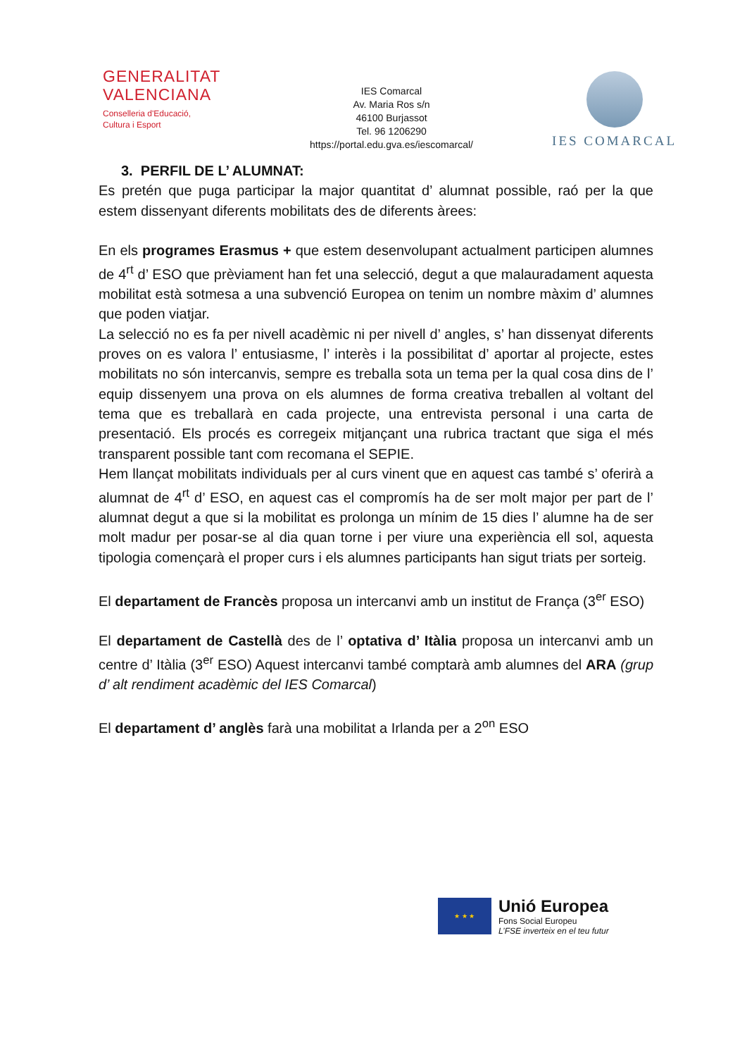GENERALITAT
VALENCIANA
Conselleria d'Educació,
Cultura i Esport
IES Comarcal
Av. Maria Ros s/n
46100 Burjassot
Tel. 96 1206290
https://portal.edu.gva.es/iescomarcal/
IES COMARCAL
3. PERFIL DE L’ ALUMNAT:
Es pretén que puga participar la major quantitat d’ alumnat possible, raó per la que estem dissenyant diferents mobilitats des de diferents àrees:
En els programes Erasmus + que estem desenvolupant actualment participen alumnes de 4<sup>rt</sup> d’ ESO que prèviament han fet una selecció, degut a que malauradament aquesta mobilitat està sotmesa a una subvenció Europea on tenim un nombre màxim d’ alumnes que poden viatjar.
La selecció no es fa per nivell acadèmic ni per nivell d’ angles, s’ han dissenyat diferents proves on es valora l’ entusiasme, l’ interès i la possibilitat d’ aportar al projecte, estes mobilitats no són intercanvis, sempre es treballa sota un tema per la qual cosa dins de l’ equip dissenyem una prova on els alumnes de forma creativa treballen al voltant del tema que es treballarà en cada projecte, una entrevista personal i una carta de presentació. Els procés es corregeix mitjançant una rubrica tractant que siga el més transparent possible tant com recomana el SEPIE.
Hem llançat mobilitats individuals per al curs vinent que en aquest cas també s’ oferirà a alumnat de 4<sup>rt</sup> d’ ESO, en aquest cas el compromís ha de ser molt major per part de l’ alumnat degut a que si la mobilitat es prolonga un mínim de 15 dies l’ alumne ha de ser molt madur per posar-se al dia quan torne i per viure una experiència ell sol, aquesta tipologia començarà el proper curs i els alumnes participants han sigut triats per sorteig.
El departament de Francès proposa un intercanvi amb un institut de França (3<sup>er</sup> ESO)
El departament de Castellà des de l’ optativa d’ Itàlia proposa un intercanvi amb un centre d’ Itàlia (3<sup>er</sup> ESO) Aquest intercanvi també comptarà amb alumnes del ARA (grup d’ alt rendiment acadèmic del IES Comarcal)
El departament d’ anglès farà una mobilitat a Irlanda per a 2<sup>on</sup> ESO
★ ★ ★
Unió Europea
Fons Social Europeu
L’FSE inverteix en el teu futur